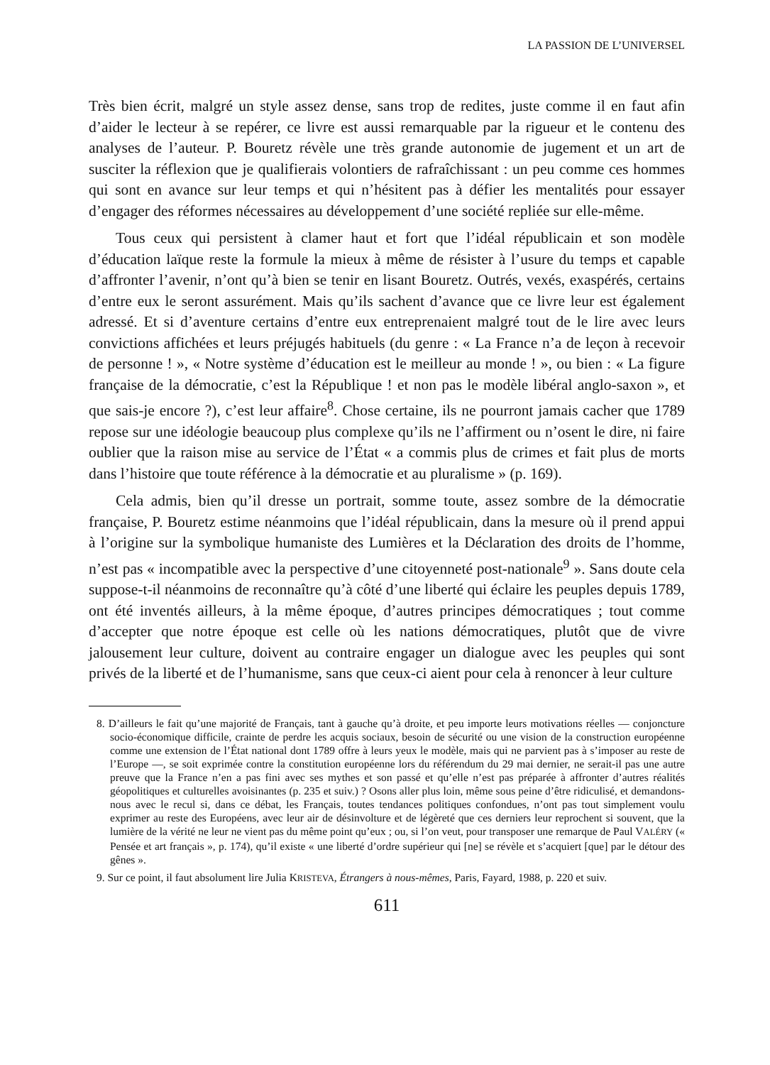LA PASSION DE L’UNIVERSEL
Très bien écrit, malgré un style assez dense, sans trop de redites, juste comme il en faut afin d’aider le lecteur à se repérer, ce livre est aussi remarquable par la rigueur et le contenu des analyses de l’auteur. P. Bouretz révèle une très grande autonomie de jugement et un art de susciter la réflexion que je qualifierais volontiers de rafraîchis­sant : un peu comme ces hommes qui sont en avance sur leur temps et qui n’hésitent pas à défier les mentalités pour essayer d’engager des réformes nécessaires au déve­loppement d’une société repliée sur elle-même.
Tous ceux qui persistent à clamer haut et fort que l’idéal républicain et son mo­dèle d’éducation laïque reste la formule la mieux à même de résister à l’usure du temps et capable d’affronter l’avenir, n’ont qu’à bien se tenir en lisant Bouretz. Ou­trés, vexés, exaspérés, certains d’entre eux le seront assurément. Mais qu’ils sachent d’avance que ce livre leur est également adressé. Et si d’aventure certains d’entre eux entreprenaient malgré tout de le lire avec leurs convictions affichées et leurs préjugés habituels (du genre : « La France n’a de leçon à recevoir de personne ! », « Notre sys­tème d’éducation est le meilleur au monde ! », ou bien : « La figure française de la démocratie, c’est la République ! et non pas le modèle libéral anglo-saxon », et que sais-je encore ?), c’est leur affaire<sup>8</sup>. Chose certaine, ils ne pourront jamais cacher que 1789 repose sur une idéologie beaucoup plus complexe qu’ils ne l’affirment ou n’osent le dire, ni faire oublier que la raison mise au service de l’État « a commis plus de crimes et fait plus de morts dans l’histoire que toute référence à la démocratie et au pluralisme » (p. 169).
Cela admis, bien qu’il dresse un portrait, somme toute, assez sombre de la démo­cratie française, P. Bouretz estime néanmoins que l’idéal républicain, dans la mesure où il prend appui à l’origine sur la symbolique humaniste des Lumières et la Décla­ration des droits de l’homme, n’est pas « incompatible avec la perspective d’une citoyenneté post-nationale<sup>9</sup> ». Sans doute cela suppose-t-il néanmoins de reconnaître qu’à côté d’une liberté qui éclaire les peuples depuis 1789, ont été inventés ailleurs, à la même époque, d’autres principes démocratiques ; tout comme d’accepter que notre époque est celle où les nations démocratiques, plutôt que de vivre jalousement leur culture, doivent au contraire engager un dialogue avec les peuples qui sont privés de la liberté et de l’humanisme, sans que ceux-ci aient pour cela à renoncer à leur culture
8. D’ailleurs le fait qu’une majorité de Français, tant à gauche qu’à droite, et peu importe leurs motivations réelles — conjoncture socio-économique difficile, crainte de perdre les acquis sociaux, besoin de sécurité ou une vision de la construction européenne comme une extension de l’État national dont 1789 offre à leurs yeux le modèle, mais qui ne parvient pas à s’imposer au reste de l’Europe —, se soit exprimée contre la constitution européenne lors du référendum du 29 mai dernier, ne serait-il pas une autre preuve que la France n’en a pas fini avec ses mythes et son passé et qu’elle n’est pas préparée à affronter d’autres réalités géopolitiques et culturelles avoisinantes (p. 235 et suiv.) ? Osons aller plus loin, même sous peine d’être ridiculisé, et demandons-nous avec le recul si, dans ce débat, les Français, toutes tendances politiques con­fondues, n’ont pas tout simplement voulu exprimer au reste des Européens, avec leur air de désinvolture et de légèreté que ces derniers leur reprochent si souvent, que la lumière de la vérité ne leur ne vient pas du même point qu’eux ; ou, si l’on veut, pour transposer une remarque de Paul VALÉRY (« Pensée et art fran­çais », p. 174), qu’il existe « une liberté d’ordre supérieur qui [ne] se révèle et s’acquiert [que] par le détour des gênes ».
9. Sur ce point, il faut absolument lire Julia KRISTEVA, Étrangers à nous-mêmes, Paris, Fayard, 1988, p. 220 et suiv.
611